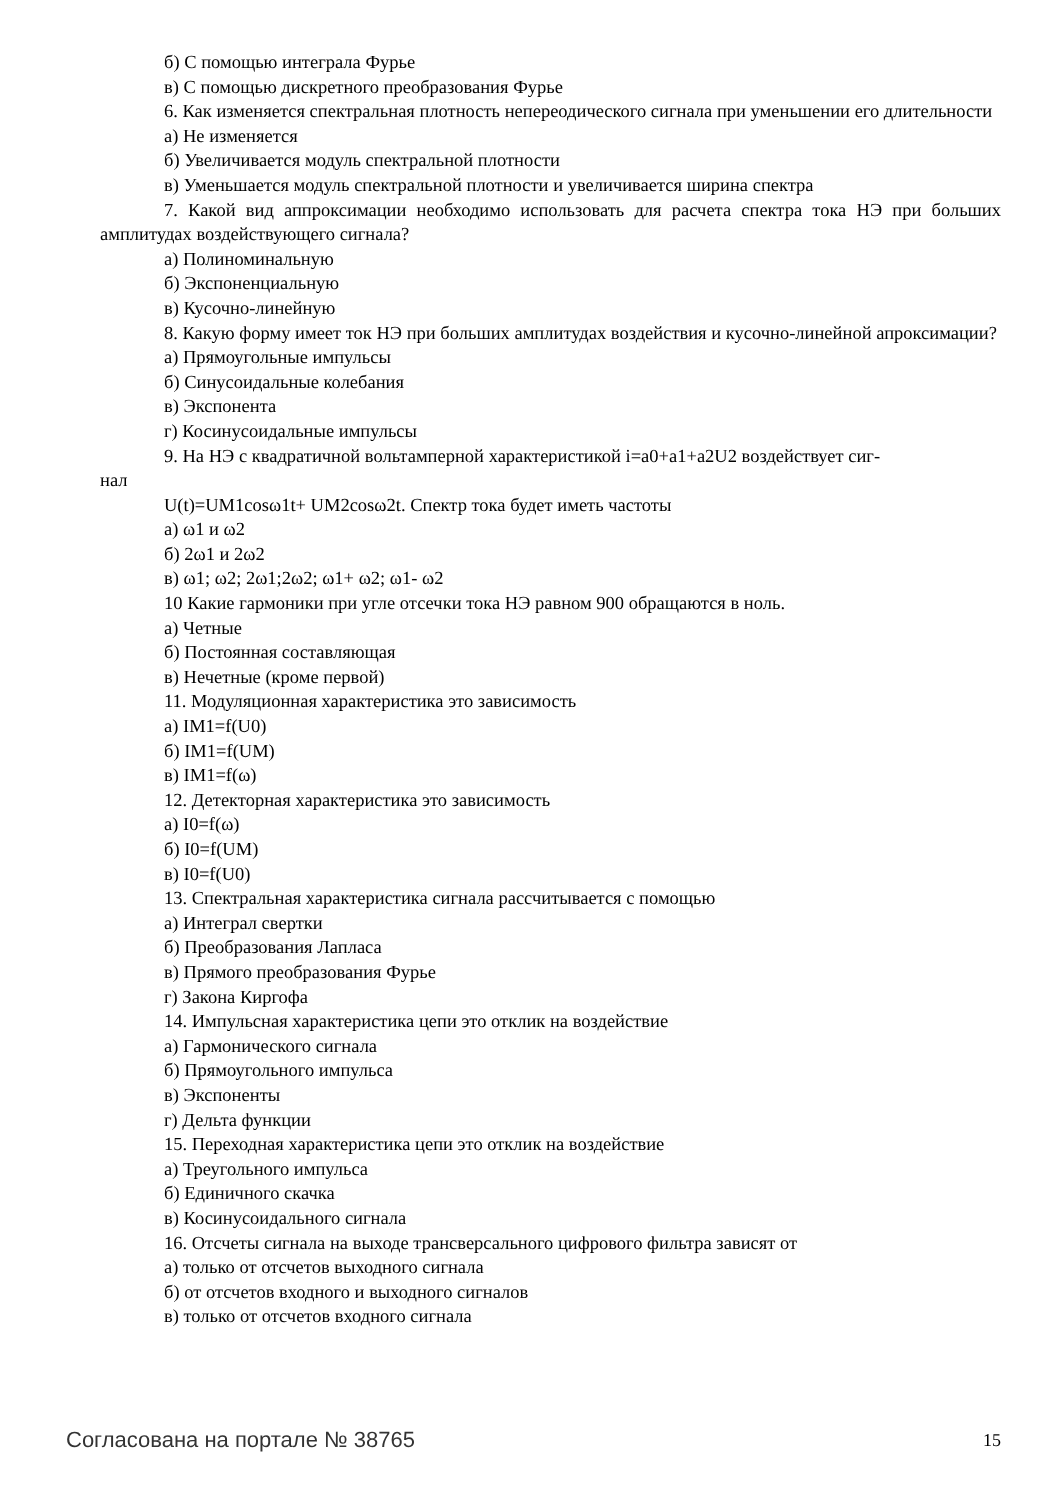б) С помощью интеграла Фурье
в) С помощью дискретного преобразования Фурье
6. Как изменяется спектральная плотность непереодического сигнала при уменьшении его длительности
а) Не изменяется
б) Увеличивается модуль спектральной плотности
в) Уменьшается модуль спектральной плотности и увеличивается ширина спектра
7. Какой вид аппроксимации необходимо использовать для расчета спектра тока НЭ при больших амплитудах воздействующего сигнала?
а) Полиноминальную
б) Экспоненциальную
в) Кусочно-линейную
8. Какую форму имеет ток НЭ при больших амплитудах воздействия и кусочно-линейной апроксимации?
а) Прямоугольные импульсы
б) Синусоидальные колебания
в) Экспонента
г) Косинусоидальные импульсы
9. На НЭ с квадратичной вольтамперной характеристикой i=a0+a1+a2U2 воздействует сиг-
нал
U(t)=UM1cosω1t+ UM2cosω2t. Спектр тока будет иметь частоты
а) ω1 и ω2
б) 2ω1 и 2ω2
в) ω1; ω2; 2ω1;2ω2; ω1+ ω2; ω1- ω2
10 Какие гармоники при угле отсечки тока НЭ равном 900 обращаются в ноль.
а) Четные
б) Постоянная составляющая
в) Нечетные (кроме первой)
11. Модуляционная характеристика это зависимость
а) IM1=f(U0)
б) IM1=f(UM)
в) IM1=f(ω)
12. Детекторная характеристика это зависимость
а) I0=f(ω)
б) I0=f(UM)
в) I0=f(U0)
13. Спектральная характеристика сигнала рассчитывается с помощью
а) Интеграл свертки
б) Преобразования Лапласа
в) Прямого преобразования Фурье
г) Закона Киргофа
14. Импульсная характеристика цепи это отклик на воздействие
а) Гармонического сигнала
б) Прямоугольного импульса
в) Экспоненты
г) Дельта функции
15. Переходная характеристика цепи это отклик на воздействие
а) Треугольного импульса
б) Единичного скачка
в) Косинусоидального сигнала
16. Отсчеты сигнала на выходе трансверсального цифрового фильтра зависят от
а) только от отсчетов выходного сигнала
б) от отсчетов входного и выходного сигналов
в) только от отсчетов входного сигнала
Согласована на портале № 38765 15